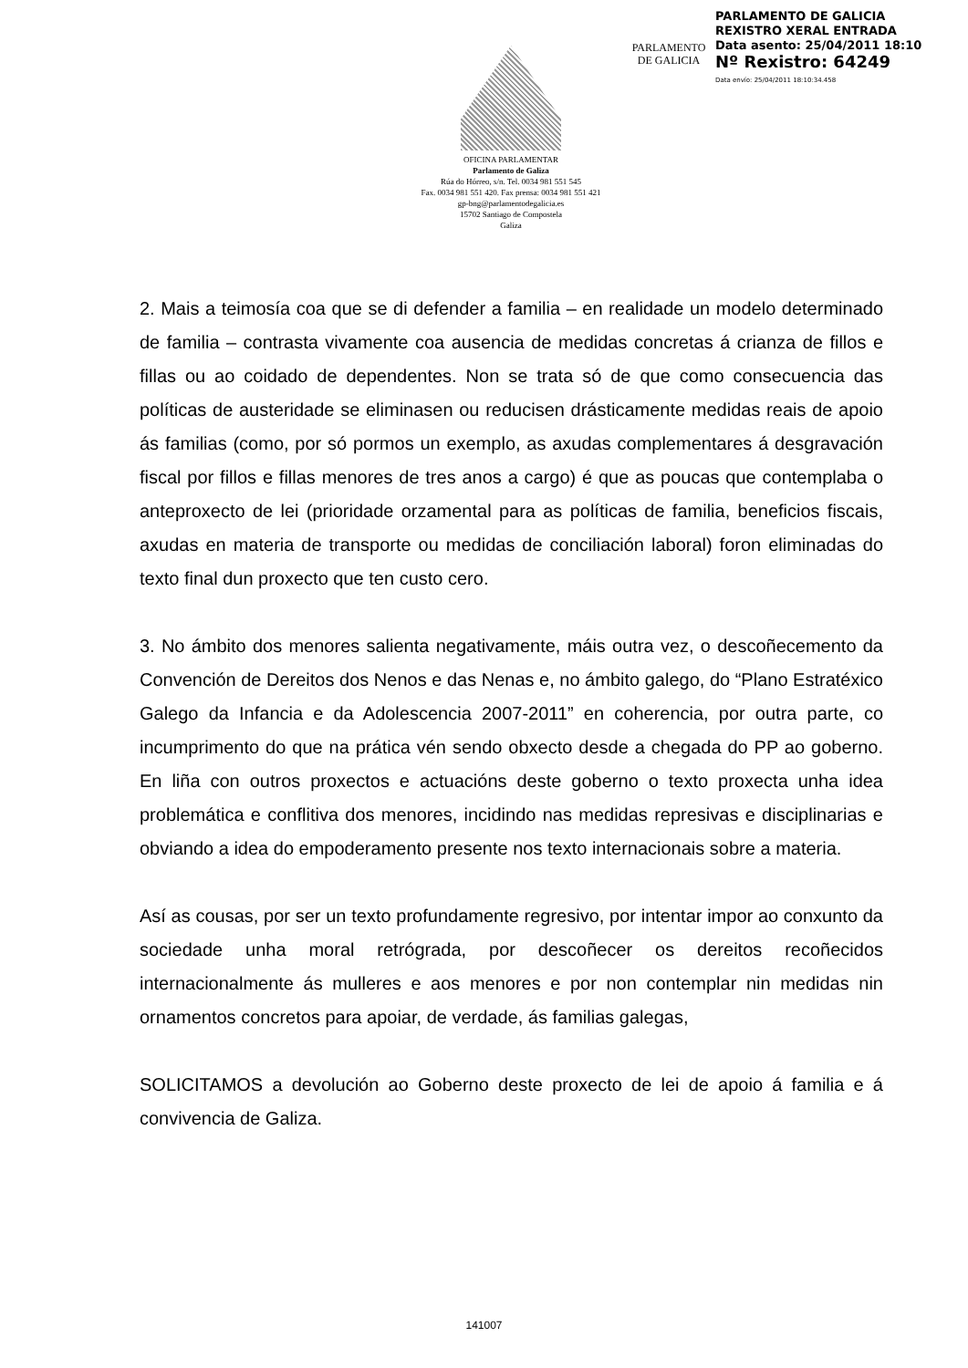PARLAMENTO
DE GALICIA
PARLAMENTO DE GALICIA
REXISTRO XERAL ENTRADA
Data asento: 25/04/2011 18:10
Nº Rexistro: 64249
Data envío: 25/04/2011 18:10:34.458
OFICINA PARLAMENTAR
Parlamento de Galiza
Rúa do Hórreo, s/n. Tel. 0034 981 551 545
Fax. 0034 981 551 420. Fax prensa: 0034 981 551 421
gp-bng@parlamentodegalicia.es
15702 Santiago de Compostela
Galiza
2. Mais a teimosía coa que se di defender a familia – en realidade un modelo determinado de familia – contrasta vivamente coa ausencia de medidas concretas á crianza de fillos e fillas ou ao coidado de dependentes. Non se trata só de que como consecuencia das políticas de austeridade se eliminasen ou reducisen drásticamente medidas reais de apoio ás familias (como, por só pormos un exemplo, as axudas complementares á desgravación fiscal por fillos e fillas menores de tres anos a cargo) é que as poucas que contemplaba o anteproxecto de lei (prioridade orzamental para as políticas de familia, beneficios fiscais, axudas en materia de transporte ou medidas de conciliación laboral) foron eliminadas do texto final dun proxecto que ten custo cero.
3. No ámbito dos menores salienta negativamente, máis outra vez, o descoñecemento da Convención de Dereitos dos Nenos e das Nenas e, no ámbito galego, do “Plano Estratéxico Galego da Infancia e da Adolescencia 2007-2011” en coherencia, por outra parte, co incumprimento do que na prática vén sendo obxecto desde a chegada do PP ao goberno. En liña con outros proxectos e actuacións deste goberno o texto proxecta unha idea problemática e conflitiva dos menores, incidindo nas medidas represivas e disciplinarias e obviando a idea do empoderamento presente nos texto internacionais sobre a materia.
Así as cousas, por ser un texto profundamente regresivo, por intentar impor ao conxunto da sociedade unha moral retrógrada, por descoñecer os dereitos recoñecidos internacionalmente ás mulleres e aos menores e por non contemplar nin medidas nin ornamentos concretos para apoiar, de verdade, ás familias galegas,
SOLICITAMOS a devolución ao Goberno deste proxecto de lei de apoio á familia e á convivencia de Galiza.
141007